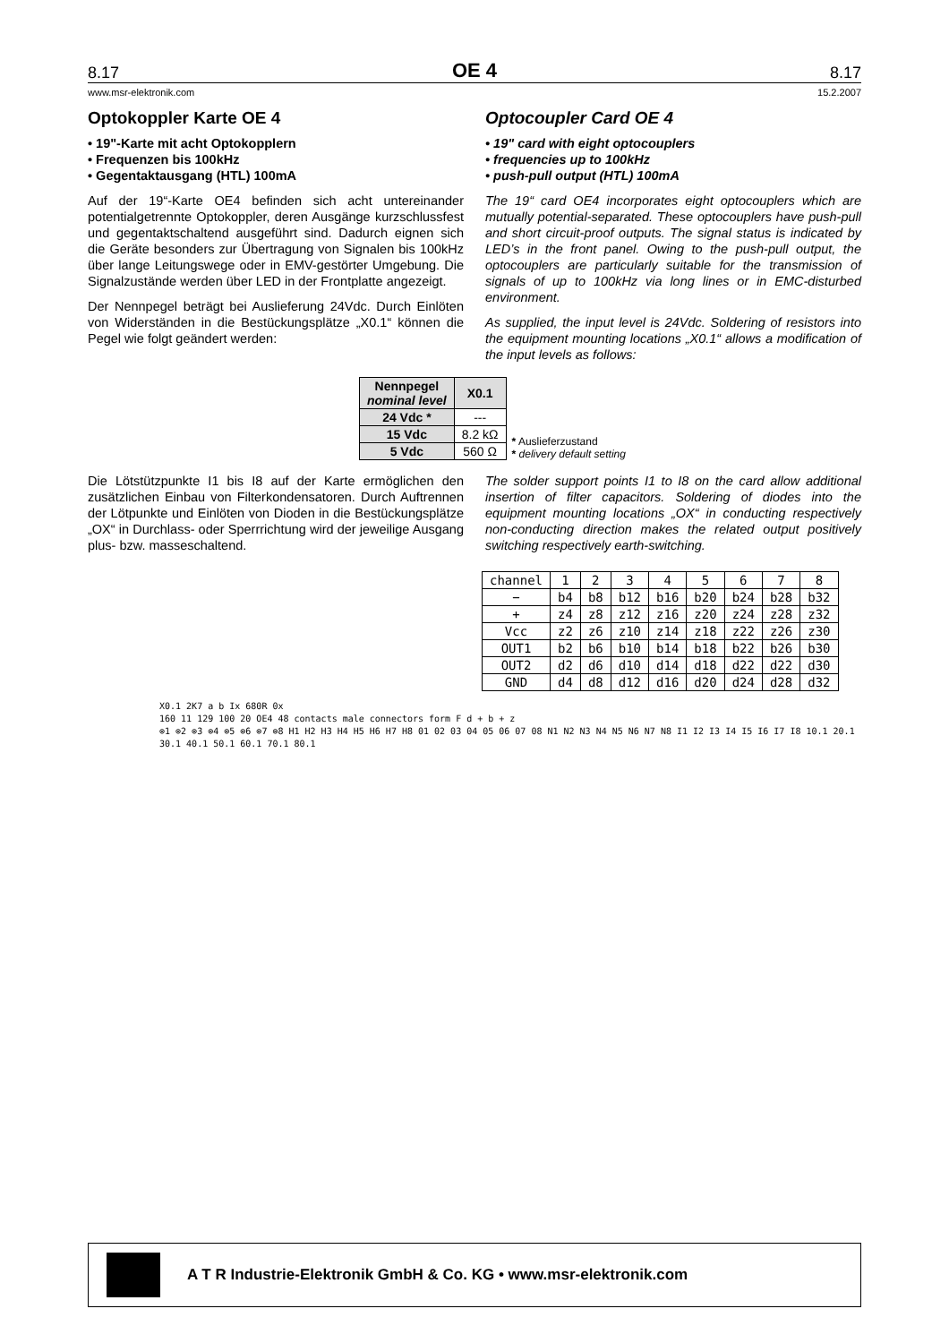8.17 OE 4 8.17
www.msr-elektronik.com 15.2.2007
Optokoppler Karte OE 4
• 19"-Karte mit acht Optokopplern
• Frequenzen bis 100kHz
• Gegentaktausgang (HTL) 100mA
Auf der 19“-Karte OE4 befinden sich acht untereinander potentialgetrennte Optokoppler, deren Ausgänge kurzschlussfest und gegentaktschaltend ausgeführt sind. Dadurch eignen sich die Geräte besonders zur Übertragung von Signalen bis 100kHz über lange Leitungswege oder in EMV-gestörter Umgebung. Die Signalzustände werden über LED in der Frontplatte angezeigt.
Der Nennpegel beträgt bei Auslieferung 24Vdc. Durch Einlöten von Widerständen in die Bestückungsplätze „X0.1“ können die Pegel wie folgt geändert werden:
Optocoupler Card OE 4
• 19" card with eight optocouplers
• frequencies up to 100kHz
• push-pull output (HTL) 100mA
The 19“ card OE4 incorporates eight optocouplers which are mutually potential-separated. These optocouplers have push-pull and short circuit-proof outputs. The signal status is indicated by LED’s in the front panel. Owing to the push-pull output, the optocouplers are particularly suitable for the transmission of signals of up to 100kHz via long lines or in EMC-disturbed environment.
As supplied, the input level is 24Vdc. Soldering of resistors into the equipment mounting locations „X0.1“ allows a modification of the input levels as follows:
| Nennpegel nominal level | X0.1 |
| --- | --- |
| 24 Vdc * | --- |
| 15 Vdc | 8.2 kΩ |
| 5 Vdc | 560 Ω |
* Auslieferzustand
* delivery default setting
Die Lötstützpunkte I1 bis I8 auf der Karte ermöglichen den zusätzlichen Einbau von Filterkondensatoren. Durch Auftrennen der Lötpunkte und Einlöten von Dioden in die Bestückungsplätze „OX“ in Durchlass- oder Sperrrichtung wird der jeweilige Ausgang plus- bzw. masseschaltend.
The solder support points I1 to I8 on the card allow additional insertion of filter capacitors. Soldering of diodes into the equipment mounting locations „OX“ in conducting respectively non-conducting direction makes the related output positively switching respectively earth-switching.
| channel | 1 | 2 | 3 | 4 | 5 | 6 | 7 | 8 |
| − | b4 | b8 | b12 | b16 | b20 | b24 | b28 | b32 |
| + | z4 | z8 | z12 | z16 | z20 | z24 | z28 | z32 |
| Vcc | z2 | z6 | z10 | z14 | z18 | z22 | z26 | z30 |
| OUT1 | b2 | b6 | b10 | b14 | b18 | b22 | b26 | b30 |
| OUT2 | d2 | d6 | d10 | d14 | d18 | d22 | d22 | d30 |
| GND | d4 | d8 | d12 | d16 | d20 | d24 | d28 | d32 |
X0.1 2K7 a b Ix 680R 0x
160 11 129 100 20 OE4 48 contacts male connectors form F d + b + z
⊗1 ⊗2 ⊗3 ⊗4 ⊗5 ⊗6 ⊗7 ⊗8 H1 H2 H3 H4 H5 H6 H7 H8 01 02 03 04 05 06 07 08 N1 N2 N3 N4 N5 N6 N7 N8 I1 I2 I3 I4 I5 I6 I7 I8 10.1 20.1 30.1 40.1 50.1 60.1 70.1 80.1
A T R Industrie-Elektronik GmbH & Co. KG • www.msr-elektronik.com